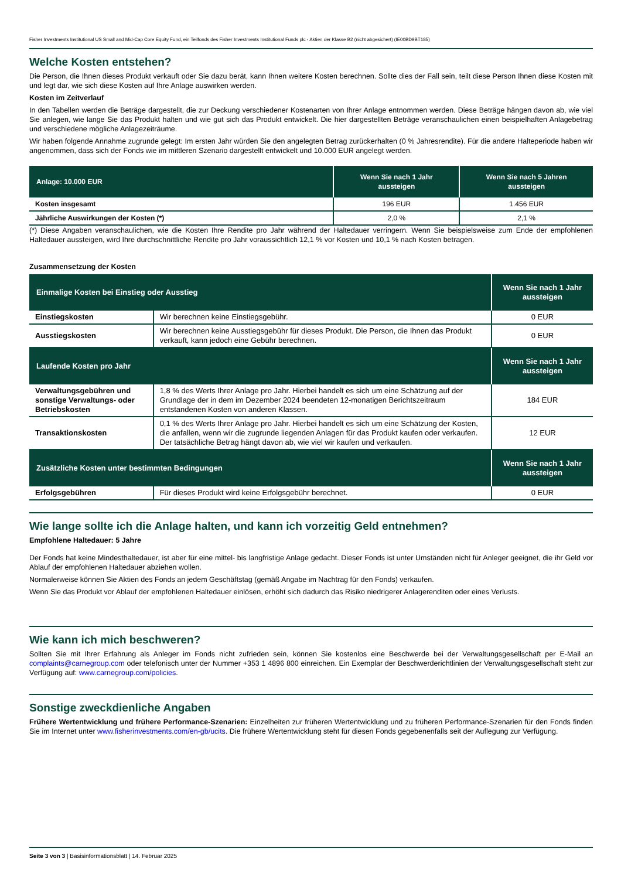Fisher Investments Institutional US Small and Mid-Cap Core Equity Fund, ein Teilfonds des Fisher Investments Institutional Funds plc - Aktien der Klasse B2 (nicht abgesichert) (IE00BD9BT185)
Welche Kosten entstehen?
Die Person, die Ihnen dieses Produkt verkauft oder Sie dazu berät, kann Ihnen weitere Kosten berechnen. Sollte dies der Fall sein, teilt diese Person Ihnen diese Kosten mit und legt dar, wie sich diese Kosten auf Ihre Anlage auswirken werden.
Kosten im Zeitverlauf
In den Tabellen werden die Beträge dargestellt, die zur Deckung verschiedener Kostenarten von Ihrer Anlage entnommen werden. Diese Beträge hängen davon ab, wie viel Sie anlegen, wie lange Sie das Produkt halten und wie gut sich das Produkt entwickelt. Die hier dargestellten Beträge veranschaulichen einen beispielhaften Anlagebetrag und verschiedene mögliche Anlagezeiträume.
Wir haben folgende Annahme zugrunde gelegt: Im ersten Jahr würden Sie den angelegten Betrag zurückerhalten (0 % Jahresrendite). Für die andere Halteperiode haben wir angenommen, dass sich der Fonds wie im mittleren Szenario dargestellt entwickelt und 10.000 EUR angelegt werden.
| Anlage: 10.000 EUR | Wenn Sie nach 1 Jahr aussteigen | Wenn Sie nach 5 Jahren aussteigen |
| --- | --- | --- |
| Kosten insgesamt | 196 EUR | 1.456 EUR |
| Jährliche Auswirkungen der Kosten (*) | 2,0 % | 2,1 % |
(*) Diese Angaben veranschaulichen, wie die Kosten Ihre Rendite pro Jahr während der Haltedauer verringern. Wenn Sie beispielsweise zum Ende der empfohlenen Haltedauer aussteigen, wird Ihre durchschnittliche Rendite pro Jahr voraussichtlich 12,1 % vor Kosten und 10,1 % nach Kosten betragen.
Zusammensetzung der Kosten
| Einmalige Kosten bei Einstieg oder Ausstieg | | Wenn Sie nach 1 Jahr aussteigen |
| --- | --- | --- |
| Einstiegskosten | Wir berechnen keine Einstiegsgebühr. | 0 EUR |
| Ausstiegskosten | Wir berechnen keine Ausstiegsgebühr für dieses Produkt. Die Person, die Ihnen das Produkt verkauft, kann jedoch eine Gebühr berechnen. | 0 EUR |
| Laufende Kosten pro Jahr | | Wenn Sie nach 1 Jahr aussteigen |
| Verwaltungsgebühren und sonstige Verwaltungs- oder Betriebskosten | 1,8 % des Werts Ihrer Anlage pro Jahr. Hierbei handelt es sich um eine Schätzung auf der Grundlage der in dem im Dezember 2024 beendeten 12-monatigen Berichtszeitraum entstandenen Kosten von anderen Klassen. | 184 EUR |
| Transaktionskosten | 0,1 % des Werts Ihrer Anlage pro Jahr. Hierbei handelt es sich um eine Schätzung der Kosten, die anfallen, wenn wir die zugrunde liegenden Anlagen für das Produkt kaufen oder verkaufen. Der tatsächliche Betrag hängt davon ab, wie viel wir kaufen und verkaufen. | 12 EUR |
| Zusätzliche Kosten unter bestimmten Bedingungen | | Wenn Sie nach 1 Jahr aussteigen |
| Erfolgsgebühren | Für dieses Produkt wird keine Erfolgsgebühr berechnet. | 0 EUR |
Wie lange sollte ich die Anlage halten, und kann ich vorzeitig Geld entnehmen?
Empfohlene Haltedauer: 5 Jahre
Der Fonds hat keine Mindesthaltedauer, ist aber für eine mittel- bis langfristige Anlage gedacht. Dieser Fonds ist unter Umständen nicht für Anleger geeignet, die ihr Geld vor Ablauf der empfohlenen Haltedauer abziehen wollen.
Normalerweise können Sie Aktien des Fonds an jedem Geschäftstag (gemäß Angabe im Nachtrag für den Fonds) verkaufen.
Wenn Sie das Produkt vor Ablauf der empfohlenen Haltedauer einlösen, erhöht sich dadurch das Risiko niedrigerer Anlagerenditen oder eines Verlusts.
Wie kann ich mich beschweren?
Sollten Sie mit Ihrer Erfahrung als Anleger im Fonds nicht zufrieden sein, können Sie kostenlos eine Beschwerde bei der Verwaltungsgesellschaft per E-Mail an complaints@carnegroup.com oder telefonisch unter der Nummer +353 1 4896 800 einreichen. Ein Exemplar der Beschwerderichtlinien der Verwaltungsgesellschaft steht zur Verfügung auf: www.carnegroup.com/policies.
Sonstige zweckdienliche Angaben
Frühere Wertentwicklung und frühere Performance-Szenarien: Einzelheiten zur früheren Wertentwicklung und zu früheren Performance-Szenarien für den Fonds finden Sie im Internet unter www.fisherinvestments.com/en-gb/ucits. Die frühere Wertentwicklung steht für diesen Fonds gegebenenfalls seit der Auflegung zur Verfügung.
Seite 3 von 3 | Basisinformationsblatt | 14. Februar 2025